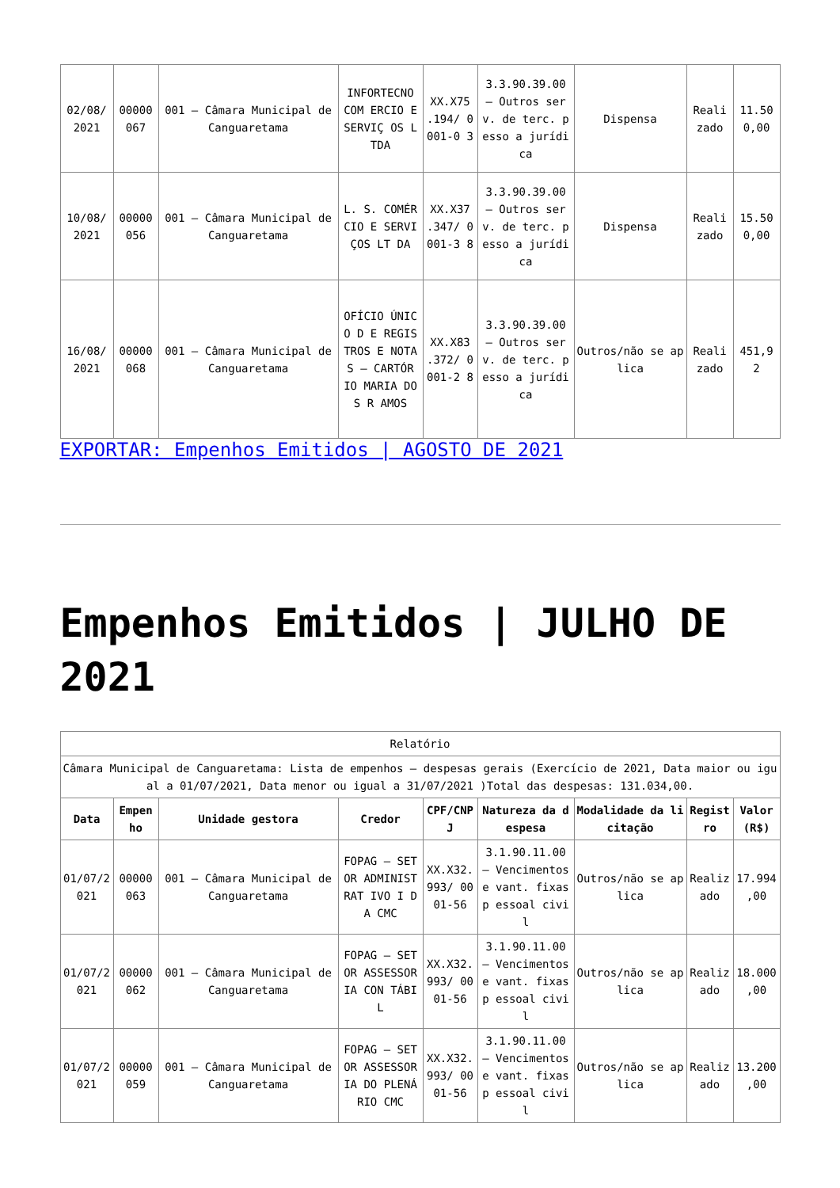| 02/08/ 2021 | 00000 067 | 001 – Câmara Municipal de Canguaretama | INFORTECNO COM ERCIO E SERVIÇ OS LTDA | XX.X75 .194/ 0001-0 3 | 3.3.90.39.00 – Outros serv. de terc. pesso a jurídica | Dispensa | Reali zado | 11.50 0,00 |
| 10/08/ 2021 | 00000 056 | 001 – Câmara Municipal de Canguaretama | L. S. COMÉRCIO E SERVIÇOS LT DA | XX.X37 .347/ 0001-3 8 | 3.3.90.39.00 – Outros serv. de terc. pesso a jurídica | Dispensa | Reali zado | 15.50 0,00 |
| 16/08/ 2021 | 00000 068 | 001 – Câmara Municipal de Canguaretama | OFÍCIO ÚNICO D E REGISTROS E NOTAS – CARTÓR IO MARIA DOS R AMOS | XX.X83 .372/ 0001-2 8 | 3.3.90.39.00 – Outros serv. de terc. pesso a jurídica | Outros/não se aplica | Reali zado | 451,9 2 |
EXPORTAR: Empenhos Emitidos | AGOSTO DE 2021
Empenhos Emitidos | JULHO DE 2021
| Relatório | | | | | | | | |
| Câmara Municipal de Canguaretama: Lista de empenhos – despesas gerais (Exercício de 2021, Data maior ou igual a 01/07/2021, Data menor ou igual a 31/07/2021 )Total das despesas: 131.034,00. | | | | | | | | |
| Data | Empen ho | Unidade gestora | Credor | CPF/CNP J | Natureza da despesa | Modalidade da licitação | Regist ro | Valor (R$) |
| 01/07/2 021 | 00000 063 | 001 – Câmara Municipal de Canguaretama | FOPAG – SETOR ADMINISTRAT IVO I DA CMC | XX.X32. 993/ 0001-56 | 3.1.90.11.00 – Vencimentos e vant. fixas p essoal civil | Outros/não se aplica | Realiz ado | 17.994 ,00 |
| 01/07/2 021 | 00000 062 | 001 – Câmara Municipal de Canguaretama | FOPAG – SETOR ASSESSORIA CON TÁBIL | XX.X32. 993/ 0001-56 | 3.1.90.11.00 – Vencimentos e vant. fixas p essoal civil | Outros/não se aplica | Realiz ado | 18.000 ,00 |
| 01/07/2 021 | 00000 059 | 001 – Câmara Municipal de Canguaretama | FOPAG – SETOR ASSESSORIA DO PLENÁRIO CMC | XX.X32. 993/ 0001-56 | 3.1.90.11.00 – Vencimentos e vant. fixas p essoal civil | Outros/não se aplica | Realiz ado | 13.200 ,00 |